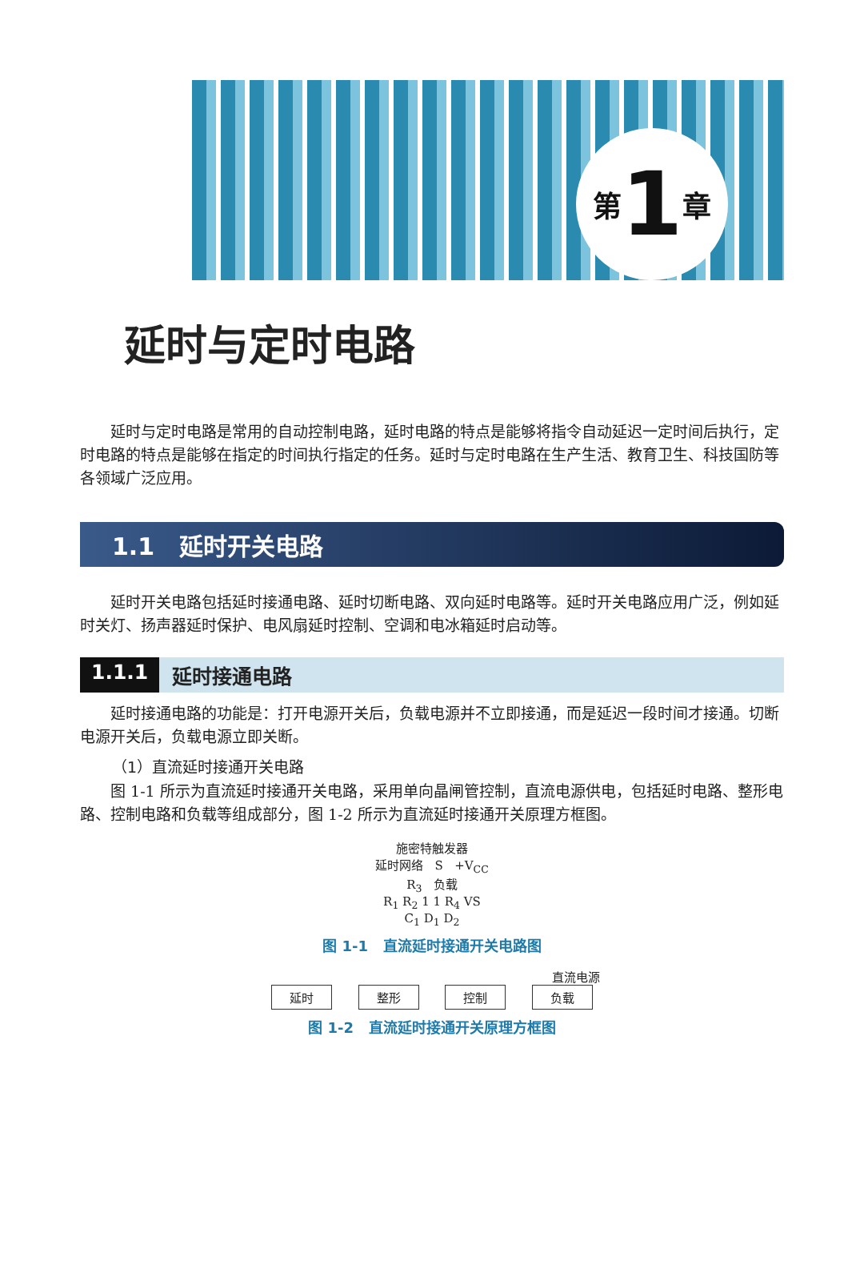第 1 章
延时与定时电路
延时与定时电路是常用的自动控制电路，延时电路的特点是能够将指令自动延迟一定时间后执行，定时电路的特点是能够在指定的时间执行指定的任务。延时与定时电路在生产生活、教育卫生、科技国防等各领域广泛应用。
1.1 延时开关电路
延时开关电路包括延时接通电路、延时切断电路、双向延时电路等。延时开关电路应用广泛，例如延时关灯、扬声器延时保护、电风扇延时控制、空调和电冰箱延时启动等。
1.1.1 延时接通电路
延时接通电路的功能是：打开电源开关后，负载电源并不立即接通，而是延迟一段时间才接通。切断电源开关后，负载电源立即关断。
（1）直流延时接通开关电路
图 1-1 所示为直流延时接通开关电路，采用单向晶闸管控制，直流电源供电，包括延时电路、整形电路、控制电路和负载等组成部分，图 1-2 所示为直流延时接通开关原理方框图。
施密特触发器
延时网络 S +V<sub>CC</sub>
R<sub>3</sub> 负载
R<sub>1</sub> R<sub>2</sub> 1 1 R<sub>4</sub> VS
C<sub>1</sub> D<sub>1</sub> D<sub>2</sub>
图 1-1 直流延时接通开关电路图
直流电源
延时 整形 控制 负载
图 1-2 直流延时接通开关原理方框图